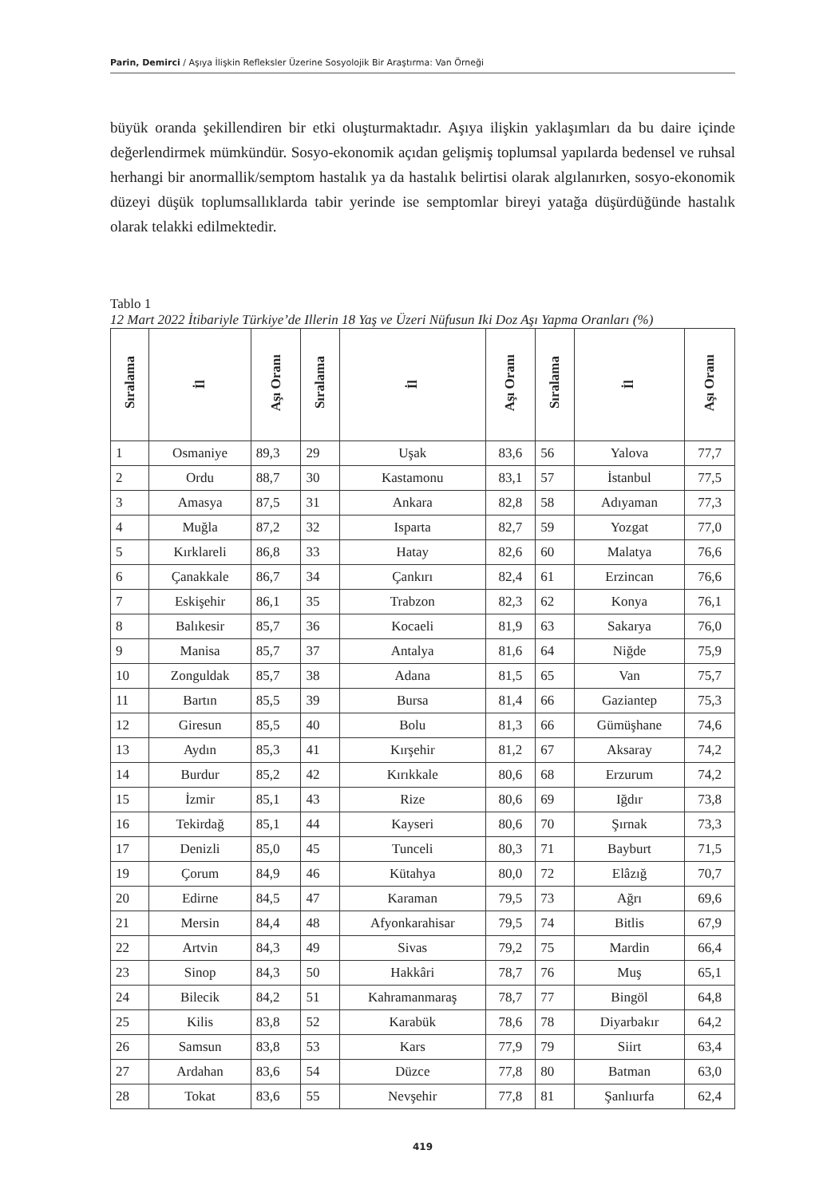Parin, Demirci / Aşıya İlişkin Refleksler Üzerine Sosyolojik Bir Araştırma: Van Örneği
büyük oranda şekillendiren bir etki oluşturmaktadır. Aşıya ilişkin yaklaşımları da bu daire içinde değerlendirmek mümkündür. Sosyo-ekonomik açıdan gelişmiş toplumsal yapılarda bedensel ve ruhsal herhangi bir anormallik/semptom hastalık ya da hastalık belirtisi olarak algılanırken, sosyo-ekonomik düzeyi düşük toplumsallıklarda tabir yerinde ise semptomlar bireyi yatağa düşürdüğünde hastalık olarak telakki edilmektedir.
Tablo 1
12 Mart 2022 İtibariyle Türkiye’de Illerin 18 Yaş ve Üzeri Nüfusun Iki Doz Aşı Yapma Oranları (%)
| Sıralama | İl | Aşı Oranı | Sıralama | İl | Aşı Oranı | Sıralama | İl | Aşı Oranı |
| --- | --- | --- | --- | --- | --- | --- | --- | --- |
| 1 | Osmaniye | 89,3 | 29 | Uşak | 83,6 | 56 | Yalova | 77,7 |
| 2 | Ordu | 88,7 | 30 | Kastamonu | 83,1 | 57 | İstanbul | 77,5 |
| 3 | Amasya | 87,5 | 31 | Ankara | 82,8 | 58 | Adıyaman | 77,3 |
| 4 | Muğla | 87,2 | 32 | Isparta | 82,7 | 59 | Yozgat | 77,0 |
| 5 | Kırklareli | 86,8 | 33 | Hatay | 82,6 | 60 | Malatya | 76,6 |
| 6 | Çanakkale | 86,7 | 34 | Çankırı | 82,4 | 61 | Erzincan | 76,6 |
| 7 | Eskişehir | 86,1 | 35 | Trabzon | 82,3 | 62 | Konya | 76,1 |
| 8 | Balıkesir | 85,7 | 36 | Kocaeli | 81,9 | 63 | Sakarya | 76,0 |
| 9 | Manisa | 85,7 | 37 | Antalya | 81,6 | 64 | Niğde | 75,9 |
| 10 | Zonguldak | 85,7 | 38 | Adana | 81,5 | 65 | Van | 75,7 |
| 11 | Bartın | 85,5 | 39 | Bursa | 81,4 | 66 | Gaziantep | 75,3 |
| 12 | Giresun | 85,5 | 40 | Bolu | 81,3 | 66 | Gümüşhane | 74,6 |
| 13 | Aydın | 85,3 | 41 | Kırşehir | 81,2 | 67 | Aksaray | 74,2 |
| 14 | Burdur | 85,2 | 42 | Kırıkkale | 80,6 | 68 | Erzurum | 74,2 |
| 15 | İzmir | 85,1 | 43 | Rize | 80,6 | 69 | Iğdır | 73,8 |
| 16 | Tekirdağ | 85,1 | 44 | Kayseri | 80,6 | 70 | Şırnak | 73,3 |
| 17 | Denizli | 85,0 | 45 | Tunceli | 80,3 | 71 | Bayburt | 71,5 |
| 19 | Çorum | 84,9 | 46 | Kütahya | 80,0 | 72 | Elâzığ | 70,7 |
| 20 | Edirne | 84,5 | 47 | Karaman | 79,5 | 73 | Ağrı | 69,6 |
| 21 | Mersin | 84,4 | 48 | Afyonkarahisar | 79,5 | 74 | Bitlis | 67,9 |
| 22 | Artvin | 84,3 | 49 | Sivas | 79,2 | 75 | Mardin | 66,4 |
| 23 | Sinop | 84,3 | 50 | Hakkâri | 78,7 | 76 | Muş | 65,1 |
| 24 | Bilecik | 84,2 | 51 | Kahramanmaraş | 78,7 | 77 | Bingöl | 64,8 |
| 25 | Kilis | 83,8 | 52 | Karabük | 78,6 | 78 | Diyarbakır | 64,2 |
| 26 | Samsun | 83,8 | 53 | Kars | 77,9 | 79 | Siirt | 63,4 |
| 27 | Ardahan | 83,6 | 54 | Düzce | 77,8 | 80 | Batman | 63,0 |
| 28 | Tokat | 83,6 | 55 | Nevşehir | 77,8 | 81 | Şanlıurfa | 62,4 |
419